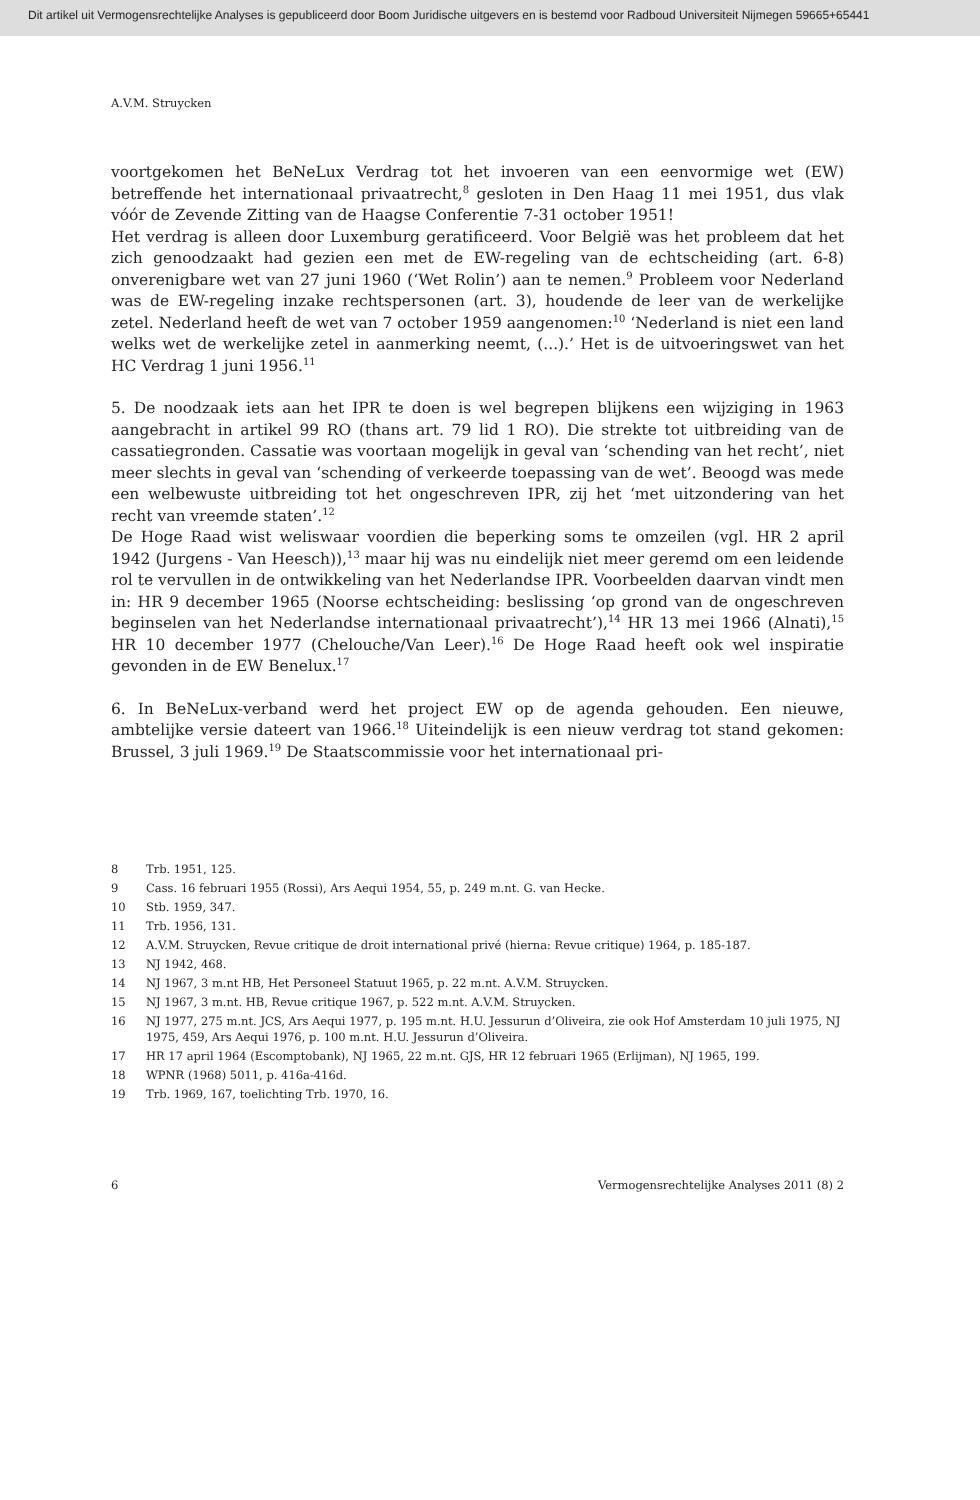Dit artikel uit Vermogensrechtelijke Analyses is gepubliceerd door Boom Juridische uitgevers en is bestemd voor Radboud Universiteit Nijmegen 59665+65441
A.V.M. Struycken
voortgekomen het BeNeLux Verdrag tot het invoeren van een eenvormige wet (EW) betreffende het internationaal privaatrecht,<sup>8</sup> gesloten in Den Haag 11 mei 1951, dus vlak vóór de Zevende Zitting van de Haagse Conferentie 7-31 october 1951!
Het verdrag is alleen door Luxemburg geratificeerd. Voor België was het probleem dat het zich genoodzaakt had gezien een met de EW-regeling van de echtscheiding (art. 6-8) onverenigbare wet van 27 juni 1960 (‘Wet Rolin’) aan te nemen.<sup>9</sup> Probleem voor Nederland was de EW-regeling inzake rechtspersonen (art. 3), houdende de leer van de werkelijke zetel. Nederland heeft de wet van 7 october 1959 aangenomen:<sup>10</sup> ‘Nederland is niet een land welks wet de werkelijke zetel in aanmerking neemt, (...).’ Het is de uitvoeringswet van het HC Verdrag 1 juni 1956.<sup>11</sup>
5. De noodzaak iets aan het IPR te doen is wel begrepen blijkens een wijziging in 1963 aangebracht in artikel 99 RO (thans art. 79 lid 1 RO). Die strekte tot uitbreiding van de cassatiegronden. Cassatie was voortaan mogelijk in geval van ‘schending van het recht’, niet meer slechts in geval van ‘schending of verkeerde toepassing van de wet’. Beoogd was mede een welbewuste uitbreiding tot het ongeschreven IPR, zij het ‘met uitzondering van het recht van vreemde staten’.<sup>12</sup>
De Hoge Raad wist weliswaar voordien die beperking soms te omzeilen (vgl. HR 2 april 1942 (Jurgens - Van Heesch)),<sup>13</sup> maar hij was nu eindelijk niet meer geremd om een leidende rol te vervullen in de ontwikkeling van het Nederlandse IPR. Voorbeelden daarvan vindt men in: HR 9 december 1965 (Noorse echtscheiding: beslissing ‘op grond van de ongeschreven beginselen van het Nederlandse internationaal privaatrecht’),<sup>14</sup> HR 13 mei 1966 (Alnati),<sup>15</sup> HR 10 december 1977 (Chelouche/Van Leer).<sup>16</sup> De Hoge Raad heeft ook wel inspiratie gevonden in de EW Benelux.<sup>17</sup>
6. In BeNeLux-verband werd het project EW op de agenda gehouden. Een nieuwe, ambtelijke versie dateert van 1966.<sup>18</sup> Uiteindelijk is een nieuw verdrag tot stand gekomen: Brussel, 3 juli 1969.<sup>19</sup> De Staatscommissie voor het internationaal pri-
8 Trb. 1951, 125.
9 Cass. 16 februari 1955 (Rossi), Ars Aequi 1954, 55, p. 249 m.nt. G. van Hecke.
10 Stb. 1959, 347.
11 Trb. 1956, 131.
12 A.V.M. Struycken, Revue critique de droit international privé (hierna: Revue critique) 1964, p. 185-187.
13 NJ 1942, 468.
14 NJ 1967, 3 m.nt HB, Het Personeel Statuut 1965, p. 22 m.nt. A.V.M. Struycken.
15 NJ 1967, 3 m.nt. HB, Revue critique 1967, p. 522 m.nt. A.V.M. Struycken.
16 NJ 1977, 275 m.nt. JCS, Ars Aequi 1977, p. 195 m.nt. H.U. Jessurun d’Oliveira, zie ook Hof Amsterdam 10 juli 1975, NJ 1975, 459, Ars Aequi 1976, p. 100 m.nt. H.U. Jessurun d’Oliveira.
17 HR 17 april 1964 (Escomptobank), NJ 1965, 22 m.nt. GJS, HR 12 februari 1965 (Erlijman), NJ 1965, 199.
18 WPNR (1968) 5011, p. 416a-416d.
19 Trb. 1969, 167, toelichting Trb. 1970, 16.
6 Vermogensrechtelijke Analyses 2011 (8) 2